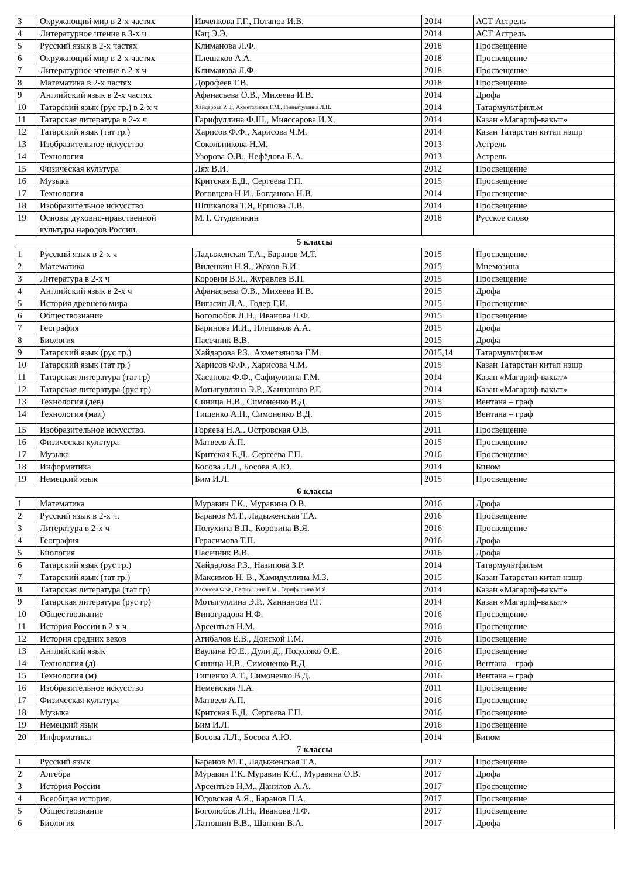| 3 | Окружающий мир в 2-х частях | Ивченкова Г.Г., Потапов И.В. | 2014 | АСТ Астрель |
| 4 | Литературное чтение в 3-х ч | Кац Э.Э. | 2014 | АСТ Астрель |
| 5 | Русский язык в 2-х частях | Климанова Л.Ф. | 2018 | Просвещение |
| 6 | Окружающий мир в 2-х частях | Плешаков А.А. | 2018 | Просвещение |
| 7 | Литературное чтение в 2-х ч | Климанова Л.Ф. | 2018 | Просвещение |
| 8 | Математика в 2-х частях | Дорофеев Г.В. | 2018 | Просвещение |
| 9 | Английский язык в 2-х частях | Афанасьева О.В., Михеева И.В. | 2014 | Дрофа |
| 10 | Татарский язык (рус гр.) в 2-х ч | Хайдарова Р. З., Ахметзянова Г.М., Гиниятуллина Л.Н. | 2014 | Татармультфильм |
| 11 | Татарская литература в 2-х ч | Гарифуллина Ф.Ш., Мияссарова И.Х. | 2014 | Казан «Магариф-вакыт» |
| 12 | Татарский язык (тат гр.) | Харисов Ф.Ф., Харисова Ч.М. | 2014 | Казан Татарстан китап нэшр |
| 13 | Изобразительное искусство | Сокольникова Н.М. | 2013 | Астрель |
| 14 | Технология | Узорова О.В., Нефёдова Е.А. | 2013 | Астрель |
| 15 | Физическая культура | Лях В.И. | 2012 | Просвещение |
| 16 | Музыка | Критская Е.Д., Сергеева Г.П. | 2015 | Просвещение |
| 17 | Технология | Роговцева Н.И., Богданова Н.В. | 2014 | Просвещение |
| 18 | Изобразительное искусство | Шпикалова Т.Я, Ершова Л.В. | 2014 | Просвещение |
| 19 | Основы духовно-нравственной культуры народов России. | М.Т. Студеникин | 2018 | Русское слово |
| 5 классы | | | | |
| 1 | Русский язык в 2-х ч | Ладыженская Т.А., Баранов М.Т. | 2015 | Просвещение |
| 2 | Математика | Виленкин Н.Я., Жохов В.И. | 2015 | Мнемозина |
| 3 | Литература в 2-х ч | Коровин В.Я., Журавлев В.П. | 2015 | Просвещение |
| 4 | Английский язык в 2-х ч | Афанасьева О.В., Михеева И.В. | 2015 | Дрофа |
| 5 | История древнего мира | Вигасин Л.А., Годер Г.И. | 2015 | Просвещение |
| 6 | Обществознание | Боголюбов Л.Н., Иванова Л.Ф. | 2015 | Просвещение |
| 7 | География | Баринова И.И., Плешаков А.А. | 2015 | Дрофа |
| 8 | Биология | Пасечник В.В. | 2015 | Дрофа |
| 9 | Татарский язык (рус гр.) | Хайдарова Р.З., Ахметзянова Г.М. | 2015,14 | Татармультфильм |
| 10 | Татарский язык (тат гр.) | Харисов Ф.Ф., Харисова Ч.М. | 2015 | Казан Татарстан китап нэшр |
| 11 | Татарская литература (тат гр) | Хасанова Ф.Ф., Сафиуллина Г.М. | 2014 | Казан «Магариф-вакыт» |
| 12 | Татарская литература (рус гр) | Мотыгуллина Э.Р., Ханнанова Р.Г. | 2014 | Казан «Магариф-вакыт» |
| 13 | Технология (дев) | Синица Н.В., Симоненко В.Д. | 2015 | Вентана – граф |
| 14 | Технология (мал) | Тищенко А.П., Симоненко В.Д. | 2015 | Вентана – граф |
| 15 | Изобразительное искусство. | Горяева Н.А.. Островская О.В. | 2011 | Просвещение |
| 16 | Физическая культура | Матвеев А.П. | 2015 | Просвещение |
| 17 | Музыка | Критская Е.Д., Сергеева Г.П. | 2016 | Просвещение |
| 18 | Информатика | Босова Л.Л., Босова А.Ю. | 2014 | Бином |
| 19 | Немецкий язык | Бим И.Л. | 2015 | Просвещение |
| 6 классы | | | | |
| 1 | Математика | Муравин Г.К., Муравина О.В. | 2016 | Дрофа |
| 2 | Русский язык в 2-х ч. | Баранов М.Т., Ладыженская Т.А. | 2016 | Просвещение |
| 3 | Литература в 2-х ч | Полухина В.П., Коровина В.Я. | 2016 | Просвещение |
| 4 | География | Герасимова Т.П. | 2016 | Дрофа |
| 5 | Биология | Пасечник В.В. | 2016 | Дрофа |
| 6 | Татарский язык (рус гр.) | Хайдарова Р.З., Назипова З.Р. | 2014 | Татармультфильм |
| 7 | Татарский язык (тат гр.) | Максимов Н. В., Хамидуллина М.З. | 2015 | Казан Татарстан китап нэшр |
| 8 | Татарская литература (тат гр) | Хасанова Ф.Ф., Сафиуллина Г.М., Гарифуллина М.Я. | 2014 | Казан «Магариф-вакыт» |
| 9 | Татарская литература (рус гр) | Мотыгуллина Э.Р., Ханнанова Р.Г. | 2014 | Казан «Магариф-вакыт» |
| 10 | Обществознание | Виноградова Н.Ф. | 2016 | Просвещение |
| 11 | История России в 2-х ч. | Арсентьев Н.М. | 2016 | Просвещение |
| 12 | История средних веков | Агибалов Е.В., Донской Г.М. | 2016 | Просвещение |
| 13 | Английский язык | Ваулина Ю.Е., Дули Д., Подоляко О.Е. | 2016 | Просвещение |
| 14 | Технология (д) | Синица Н.В., Симоненко В.Д. | 2016 | Вентана – граф |
| 15 | Технология (м) | Тищенко А.Т., Симоненко В.Д. | 2016 | Вентана – граф |
| 16 | Изобразительное искусство | Неменская Л.А. | 2011 | Просвещение |
| 17 | Физическая культура | Матвеев А.П. | 2016 | Просвещение |
| 18 | Музыка | Критская Е.Д., Сергеева Г.П. | 2016 | Просвещение |
| 19 | Немецкий язык | Бим И.Л. | 2016 | Просвещение |
| 20 | Информатика | Босова Л.Л., Босова А.Ю. | 2014 | Бином |
| 7 классы | | | | |
| 1 | Русский язык | Баранов М.Т., Ладыженская Т.А. | 2017 | Просвещение |
| 2 | Алгебра | Муравин Г.К. Муравин К.С., Муравина О.В. | 2017 | Дрофа |
| 3 | История России | Арсентьев Н.М., Данилов А.А. | 2017 | Просвещение |
| 4 | Всеобщая история. | Юдовская А.Я., Баранов П.А. | 2017 | Просвещение |
| 5 | Обществознание | Боголюбов Л.Н., Иванова Л.Ф. | 2017 | Просвещение |
| 6 | Биология | Латюшин В.В., Шапкин В.А. | 2017 | Дрофа |